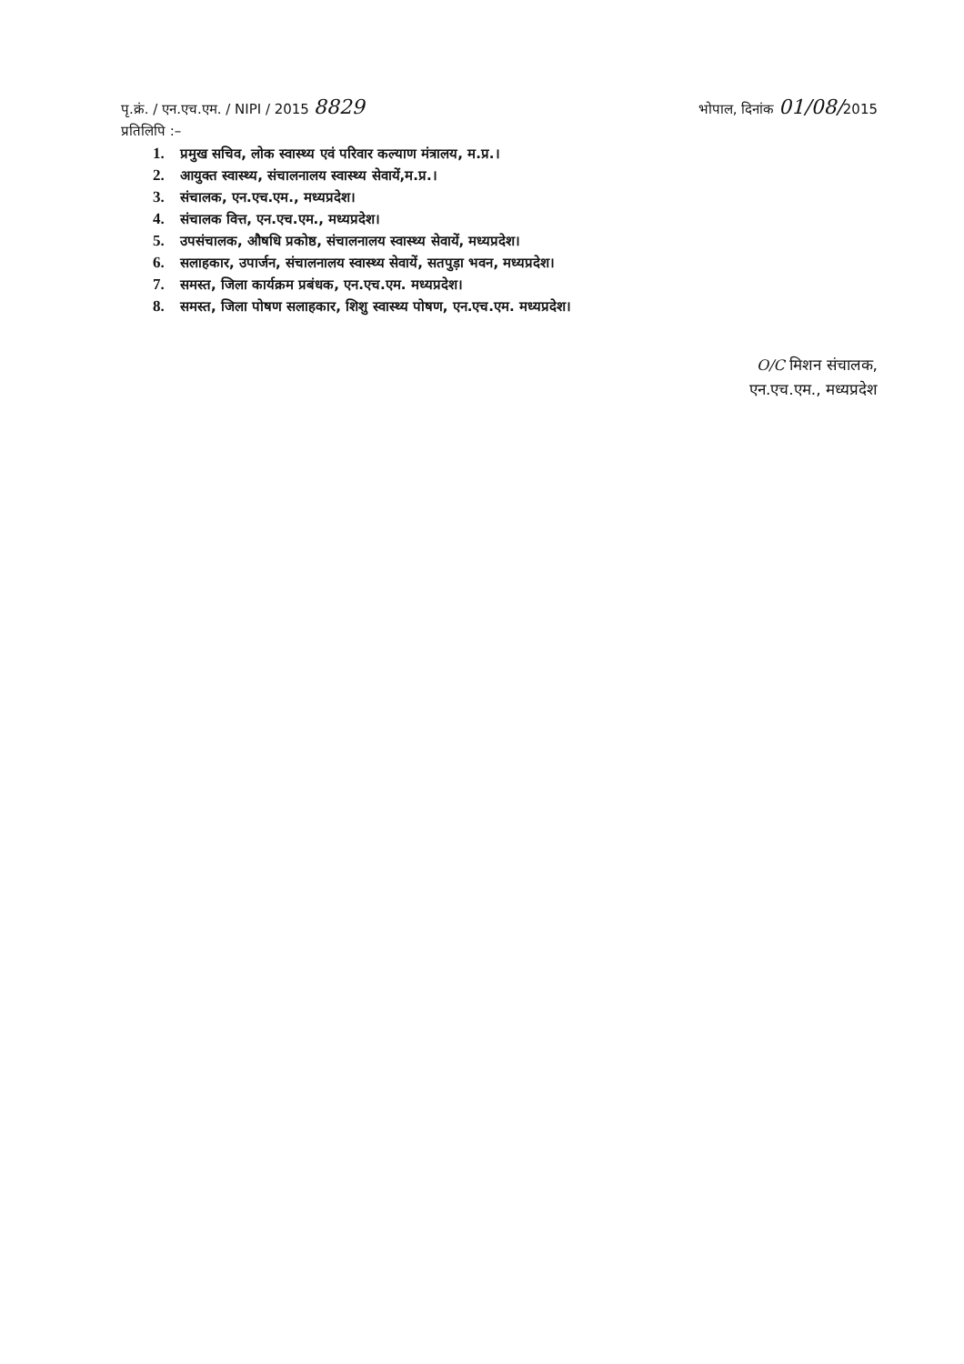पृ.क्रं. / एन.एच.एम. / NIPI / 2015 8829
भोपाल, दिनांक 01/08/2015
प्रतिलिपि :–
1. प्रमुख सचिव, लोक स्वास्थ्य एवं परिवार कल्याण मंत्रालय, म.प्र.।
2. आयुक्त स्वास्थ्य, संचालनालय स्वास्थ्य सेवायें,म.प्र.।
3. संचालक, एन.एच.एम., मध्यप्रदेश।
4. संचालक वित्त, एन.एच.एम., मध्यप्रदेश।
5. उपसंचालक, औषधि प्रकोष्ठ, संचालनालय स्वास्थ्य सेवायें, मध्यप्रदेश।
6. सलाहकार, उपार्जन, संचालनालय स्वास्थ्य सेवायें, सतपुड़ा भवन, मध्यप्रदेश।
7. समस्त, जिला कार्यक्रम प्रबंधक, एन.एच.एम. मध्यप्रदेश।
8. समस्त, जिला पोषण सलाहकार, शिशु स्वास्थ्य पोषण, एन.एच.एम. मध्यप्रदेश।
O/C मिशन संचालक,
एन.एच.एम., मध्यप्रदेश